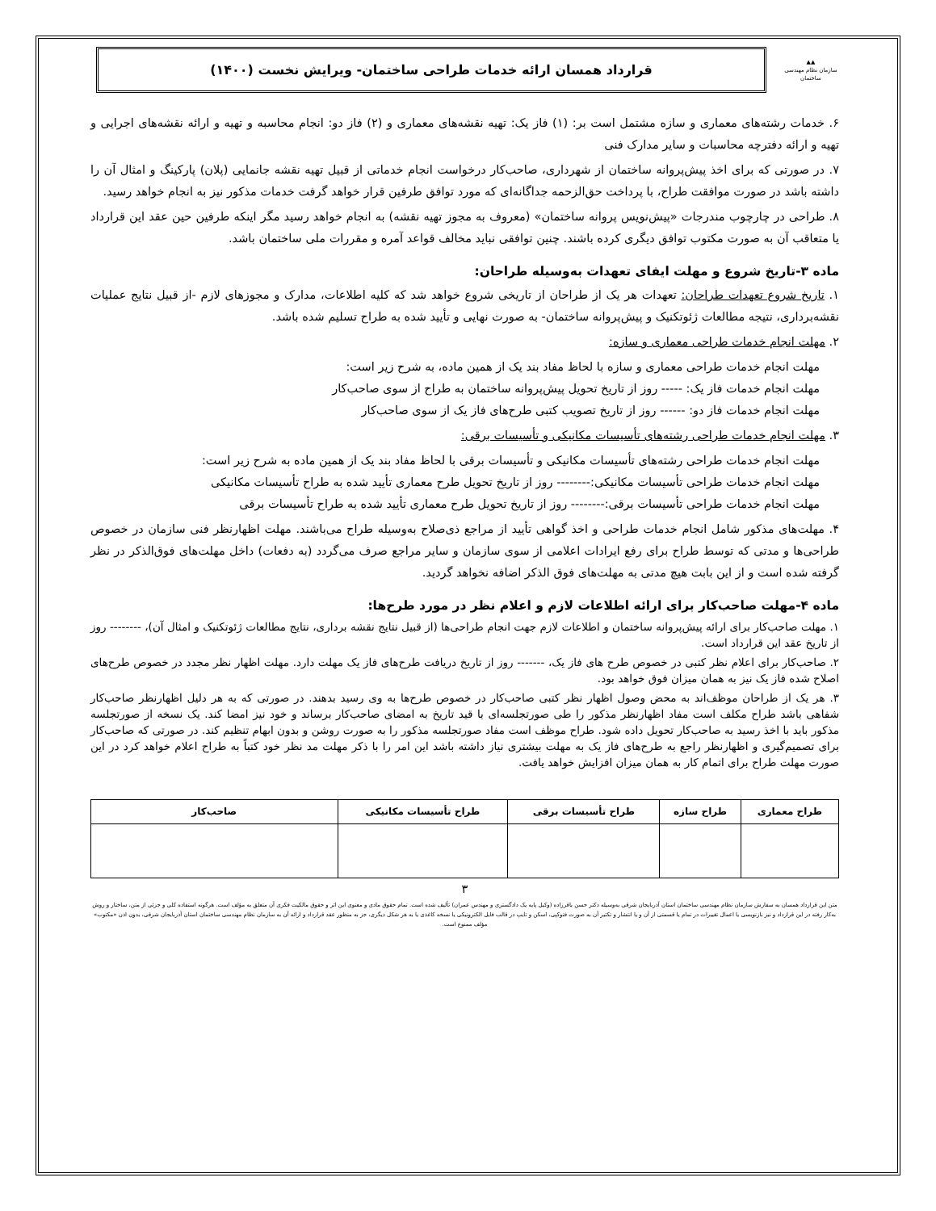▲▲
سازمان نظام مهندسی ساختمان
قرارداد همسان ارائه خدمات طراحی ساختمان- ویرایش نخست (۱۴۰۰)
۶. خدمات رشته‌های معماری و سازه مشتمل است بر: (۱) فاز یک: تهیه نقشه‌های معماری و (۲) فاز دو: انجام محاسبه و تهیه و ارائه نقشه‌های اجرایی و تهیه و ارائه دفترچه محاسبات و سایر مدارک فنی
۷. در صورتی که برای اخذ پیش‌پروانه ساختمان از شهرداری، صاحب‌کار درخواست انجام خدماتی از قبیل تهیه نقشه جانمایی (پلان) پارکینگ و امثال آن را داشته باشد در صورت موافقت طراح، با پرداخت حق‌الزحمه جداگانه‌ای که مورد توافق طرفین قرار خواهد گرفت خدمات مذکور نیز به انجام خواهد رسید.
۸. طراحی در چارچوب مندرجات «پیش‌نویس پروانه ساختمان» (معروف به مجوز تهیه نقشه) به انجام خواهد رسید مگر اینکه طرفین حین عقد این قرارداد یا متعاقب آن به صورت مکتوب توافق دیگری کرده باشند. چنین توافقی نباید مخالف قواعد آمره و مقررات ملی ساختمان باشد.
ماده ۳-تاریخ شروع و مهلت ایفای تعهدات به‌وسیله طراحان:
۱. تاریخ شروع تعهدات طراحان: تعهدات هر یک از طراحان از تاریخی شروع خواهد شد که کلیه اطلاعات، مدارک و مجوزهای لازم -از قبیل نتایج عملیات نقشه‌برداری، نتیجه مطالعات ژئوتکنیک و پیش‌پروانه ساختمان- به صورت نهایی و تأیید شده به طراح تسلیم شده باشد.
۲. مهلت انجام خدمات طراحی معماری و سازه:
مهلت انجام خدمات طراحی معماری و سازه با لحاظ مفاد بند یک از همین ماده، به شرح زیر است:
مهلت انجام خدمات فاز یک: ----- روز از تاریخ تحویل پیش‌پروانه ساختمان به طراح از سوی صاحب‌کار
مهلت انجام خدمات فاز دو: ------ روز از تاریخ تصویب کتبی طرح‌های فاز یک از سوی صاحب‌کار
۳. مهلت انجام خدمات طراحی رشته‌های تأسیسات مکانیکی و تأسیسات برقی:
مهلت انجام خدمات طراحی رشته‌های تأسیسات مکانیکی و تأسیسات برقی با لحاظ مفاد بند یک از همین ماده به شرح زیر است:
مهلت انجام خدمات طراحی تأسیسات مکانیکی:-------- روز از تاریخ تحویل طرح معماری تأیید شده به طراح تأسیسات مکانیکی
مهلت انجام خدمات طراحی تأسیسات برقی:-------- روز از تاریخ تحویل طرح معماری تأیید شده به طراح تأسیسات برقی
۴. مهلت‌های مذکور شامل انجام خدمات طراحی و اخذ گواهی تأیید از مراجع ذی‌صلاح به‌وسیله طراح می‌باشند. مهلت اظهارنظر فنی سازمان در خصوص طراحی‌ها و مدتی که توسط طراح برای رفع ایرادات اعلامی از سوی سازمان و سایر مراجع صرف می‌گردد (به دفعات) داخل مهلت‌های فوق‌الذکر در نظر گرفته شده است و از این بابت هیچ مدتی به مهلت‌های فوق الذکر اضافه نخواهد گردید.
ماده ۴-مهلت صاحب‌کار برای ارائه اطلاعات لازم و اعلام نظر در مورد طرح‌ها:
۱. مهلت صاحب‌کار برای ارائه پیش‌پروانه ساختمان و اطلاعات لازم جهت انجام طراحی‌ها (از قبیل نتایج نقشه برداری، نتایج مطالعات ژئوتکنیک و امثال آن)، -------- روز از تاریخ عقد این قرارداد است.
۲. صاحب‌کار برای اعلام نظر کتبی در خصوص طرح های فاز یک، ------- روز از تاریخ دریافت طرح‌های فاز یک مهلت دارد. مهلت اظهار نظر مجدد در خصوص طرح‌های اصلاح شده فاز یک نیز به همان میزان فوق خواهد بود.
۳. هر یک از طراحان موظف‌اند به محض وصول اظهار نظر کتبی صاحب‌کار در خصوص طرح‌ها به وی رسید بدهند. در صورتی که به هر دلیل اظهارنظر صاحب‌کار شفاهی باشد طراح مکلف است مفاد اظهارنظر مذکور را طی صورتجلسه‌ای با قید تاریخ به امضای صاحب‌کار برساند و خود نیز امضا کند. یک نسخه از صورتجلسه مذکور باید با اخذ رسید به صاحب‌کار تحویل داده شود. طراح موظف است مفاد صورتجلسه مذکور را به صورت روشن و بدون ابهام تنظیم کند. در صورتی که صاحب‌کار برای تصمیم‌گیری و اظهارنظر راجع به طرح‌های فاز یک به مهلت بیشتری نیاز داشته باشد این امر را با ذکر مهلت مد نظر خود کتباً به طراح اعلام خواهد کرد در این صورت مهلت طراح برای اتمام کار به همان میزان افزایش خواهد یافت.
| طراح معماری | طراح سازه | طراح تأسیسات برقی | طراح تأسیسات مکانیکی | صاحب‌کار |
| --- | --- | --- | --- | --- |
۳
متن این قرارداد همسان به سفارش سازمان نظام مهندسی ساختمان استان آذربایجان شرقی به‌وسیله دکتر حسن باقرزاده (وکیل پایه یک دادگستری و مهندس عمران) تألیف شده است. تمام حقوق مادی و معنوی این اثر و حقوق مالکیت فکری آن متعلق به مؤلف است. هرگونه استفاده کلی و جزئی از متن، ساختار و روش به‌کار رفته در این قرارداد و نیز بازنویسی یا اعمال تغییرات در تمام یا قسمتی از آن و یا انتشار و تکثیر آن به صورت فتوکپی، اسکن و تایپ در قالب فایل الکترونیکی یا نسخه کاغذی یا به هر شکل دیگری، جز به منظور عقد قرارداد و ارائه آن به سازمان نظام مهندسی ساختمان استان آذربایجان شرقی، بدون اذن «مکتوب» مؤلف ممنوع است.